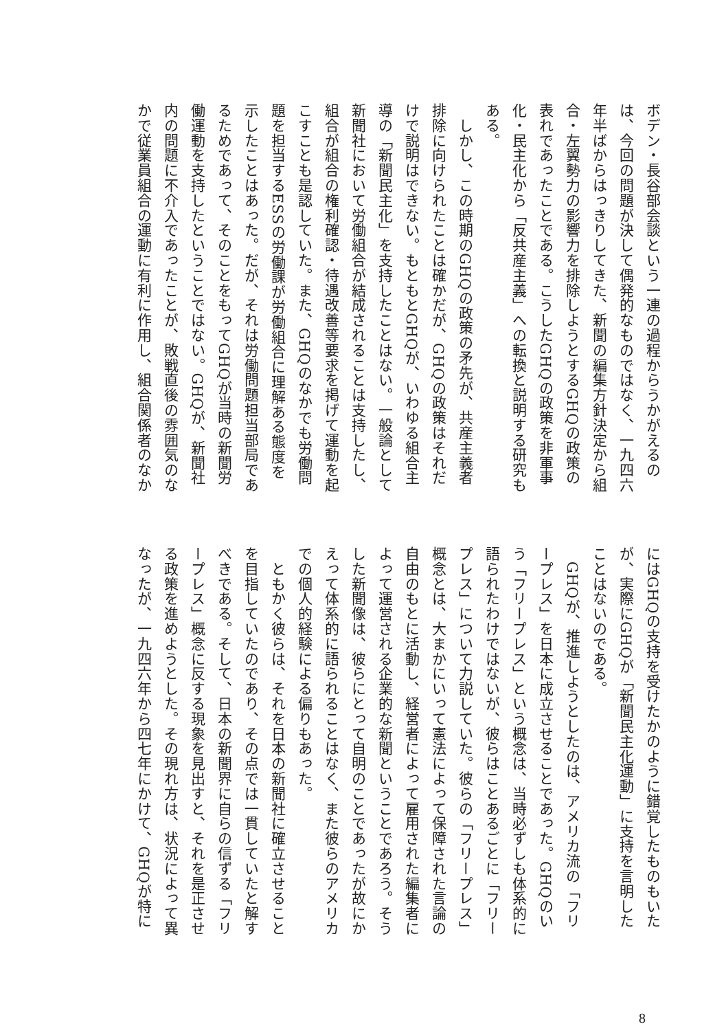ボデン・長谷部会談という一連の過程からうかがえるの
は、今回の問題が決して偶発的なものではなく、一九四六
年半ばからはっきりしてきた、新聞の編集方針決定から組
合・左翼勢力の影響力を排除しようとするGHQの政策の
表れであったことである。こうしたGHQの政策を非軍事
化・民主化から「反共産主義」への転換と説明する研究も
ある。
　しかし、この時期のGHQの政策の矛先が、共産主義者
排除に向けられたことは確かだが、GHQの政策はそれだ
けで説明はできない。もともとGHQが、いわゆる組合主
導の「新聞民主化」を支持したことはない。一般論として
新聞社において労働組合が結成されることは支持したし、
組合が組合の権利確認・待遇改善等要求を掲げて運動を起
こすことも是認していた。また、GHQのなかでも労働問
題を担当するESSの労働課が労働組合に理解ある態度を
示したことはあった。だが、それは労働問題担当部局であ
るためであって、そのことをもってGHQが当時の新聞労
働運動を支持したということではない。GHQが、新聞社
内の問題に不介入であったことが、敗戦直後の雰囲気のな
かで従業員組合の運動に有利に作用し、組合関係者のなか
にはGHQの支持を受けたかのように錯覚したものもいた
が、実際にGHQが「新聞民主化運動」に支持を言明した
ことはないのである。
　GHQが、推進しようとしたのは、アメリカ流の「フリ
ープレス」を日本に成立させることであった。GHQのい
う「フリープレス」という概念は、当時必ずしも体系的に
語られたわけではないが、彼らはことあるごとに「フリー
プレス」について力説していた。彼らの「フリープレス」
概念とは、大まかにいって憲法によって保障された言論の
自由のもとに活動し、経営者によって雇用された編集者に
よって運営される企業的な新聞ということであろう。そう
した新聞像は、彼らにとって自明のことであったが故にか
えって体系的に語られることはなく、また彼らのアメリカ
での個人的経験による偏りもあった。
　ともかく彼らは、それを日本の新聞社に確立させること
を目指していたのであり、その点では一貫していたと解す
べきである。そして、日本の新聞界に自らの信ずる「フリ
ープレス」概念に反する現象を見出すと、それを是正させ
る政策を進めようとした。その現れ方は、状況によって異
なったが、一九四六年から四七年にかけて、GHQが特に
8